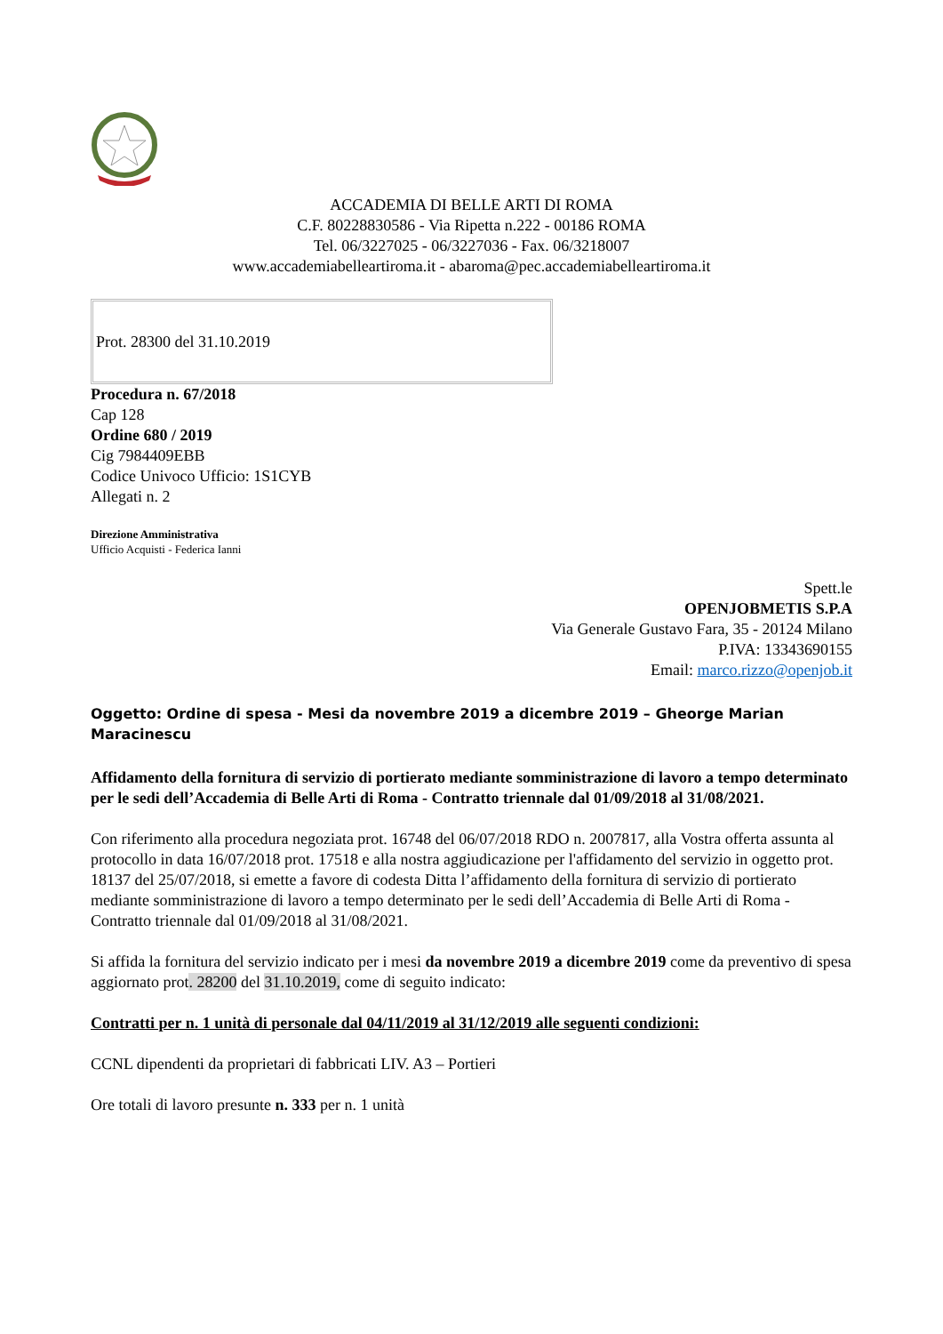ACCADEMIA DI BELLE ARTI DI ROMA
C.F. 80228830586 - Via Ripetta n.222 - 00186 ROMA
Tel. 06/3227025 - 06/3227036 - Fax. 06/3218007
www.accademiabelleartiroma.it - abaroma@pec.accademiabelleartiroma.it
Prot. 28300 del 31.10.2019
Procedura n. 67/2018
Cap 128
Ordine 680 / 2019
Cig 7984409EBB
Codice Univoco Ufficio: 1S1CYB
Allegati n. 2
Direzione Amministrativa
Ufficio Acquisti - Federica Ianni
Spett.le
OPENJOBMETIS S.P.A
Via Generale Gustavo Fara, 35 - 20124 Milano
P.IVA: 13343690155
Email: marco.rizzo@openjob.it
Oggetto: Ordine di spesa - Mesi da novembre 2019 a dicembre 2019 – Gheorge Marian Maracinescu
Affidamento della fornitura di servizio di portierato mediante somministrazione di lavoro a tempo determinato per le sedi dell’Accademia di Belle Arti di Roma - Contratto triennale dal 01/09/2018 al 31/08/2021.
Con riferimento alla procedura negoziata prot. 16748 del 06/07/2018 RDO n. 2007817, alla Vostra offerta assunta al protocollo in data 16/07/2018 prot. 17518 e alla nostra aggiudicazione per l'affidamento del servizio in oggetto prot. 18137 del 25/07/2018, si emette a favore di codesta Ditta l’affidamento della fornitura di servizio di portierato mediante somministrazione di lavoro a tempo determinato per le sedi dell’Accademia di Belle Arti di Roma - Contratto triennale dal 01/09/2018 al 31/08/2021.
Si affida la fornitura del servizio indicato per i mesi da novembre 2019 a dicembre 2019 come da preventivo di spesa aggiornato prot. 28200 del 31.10.2019, come di seguito indicato:
Contratti per n. 1 unità di personale dal 04/11/2019 al 31/12/2019 alle seguenti condizioni:
CCNL dipendenti da proprietari di fabbricati LIV. A3 – Portieri
Ore totali di lavoro presunte n. 333 per n. 1 unità